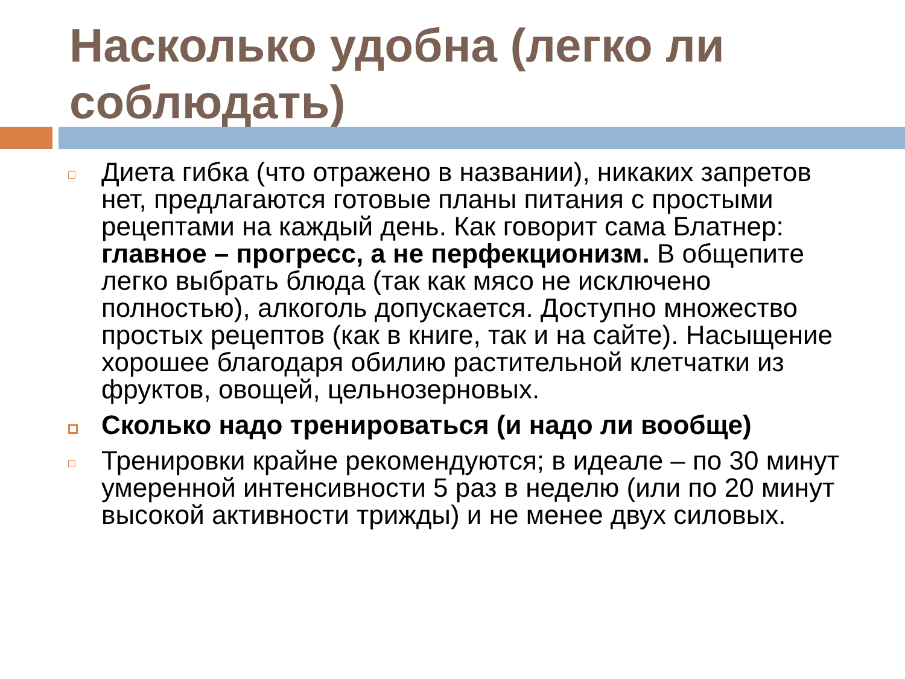Насколько удобна (легко ли соблюдать)
Диета гибка (что отражено в названии), никаких запретов нет, предлагаются готовые планы питания с простыми рецептами на каждый день. Как говорит сама Блатнер: главное – прогресс, а не перфекционизм. В общепите легко выбрать блюда (так как мясо не исключено полностью), алкоголь допускается. Доступно множество простых рецептов (как в книге, так и на сайте). Насыщение хорошее благодаря обилию растительной клетчатки из фруктов, овощей, цельнозерновых.
Сколько надо тренироваться (и надо ли вообще)
Тренировки крайне рекомендуются; в идеале – по 30 минут умеренной интенсивности 5 раз в неделю (или по 20 минут высокой активности трижды) и не менее двух силовых.